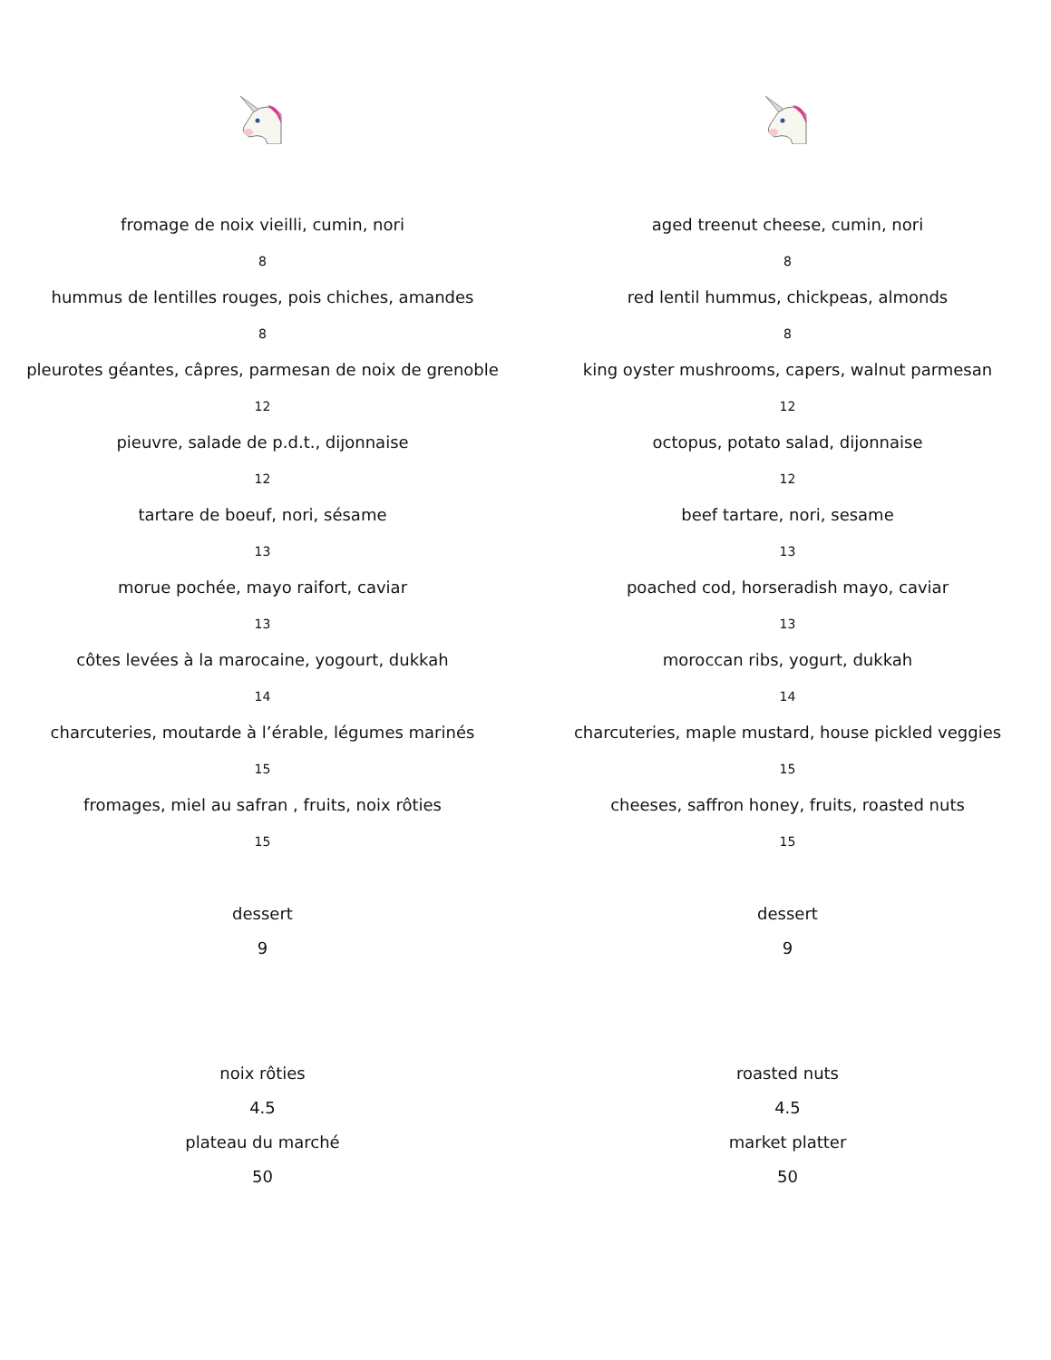fromage de noix vieilli, cumin, nori
8
hummus de lentilles rouges, pois chiches, amandes
8
pleurotes géantes, câpres, parmesan de noix de grenoble
12
pieuvre, salade de p.d.t., dijonnaise
12
tartare de boeuf, nori, sésame
13
morue pochée, mayo raifort, caviar
13
côtes levées à la marocaine, yogourt, dukkah
14
charcuteries, moutarde à l’érable, légumes marinés
15
fromages, miel au safran , fruits, noix rôties
15
dessert
9
noix rôties
4.5
plateau du marché
50
aged treenut cheese, cumin, nori
8
red lentil hummus, chickpeas, almonds
8
king oyster mushrooms, capers, walnut parmesan
12
octopus, potato salad, dijonnaise
12
beef tartare, nori, sesame
13
poached cod, horseradish mayo, caviar
13
moroccan ribs, yogurt, dukkah
14
charcuteries, maple mustard, house pickled veggies
15
cheeses, saffron honey, fruits, roasted nuts
15
dessert
9
roasted nuts
4.5
market platter
50